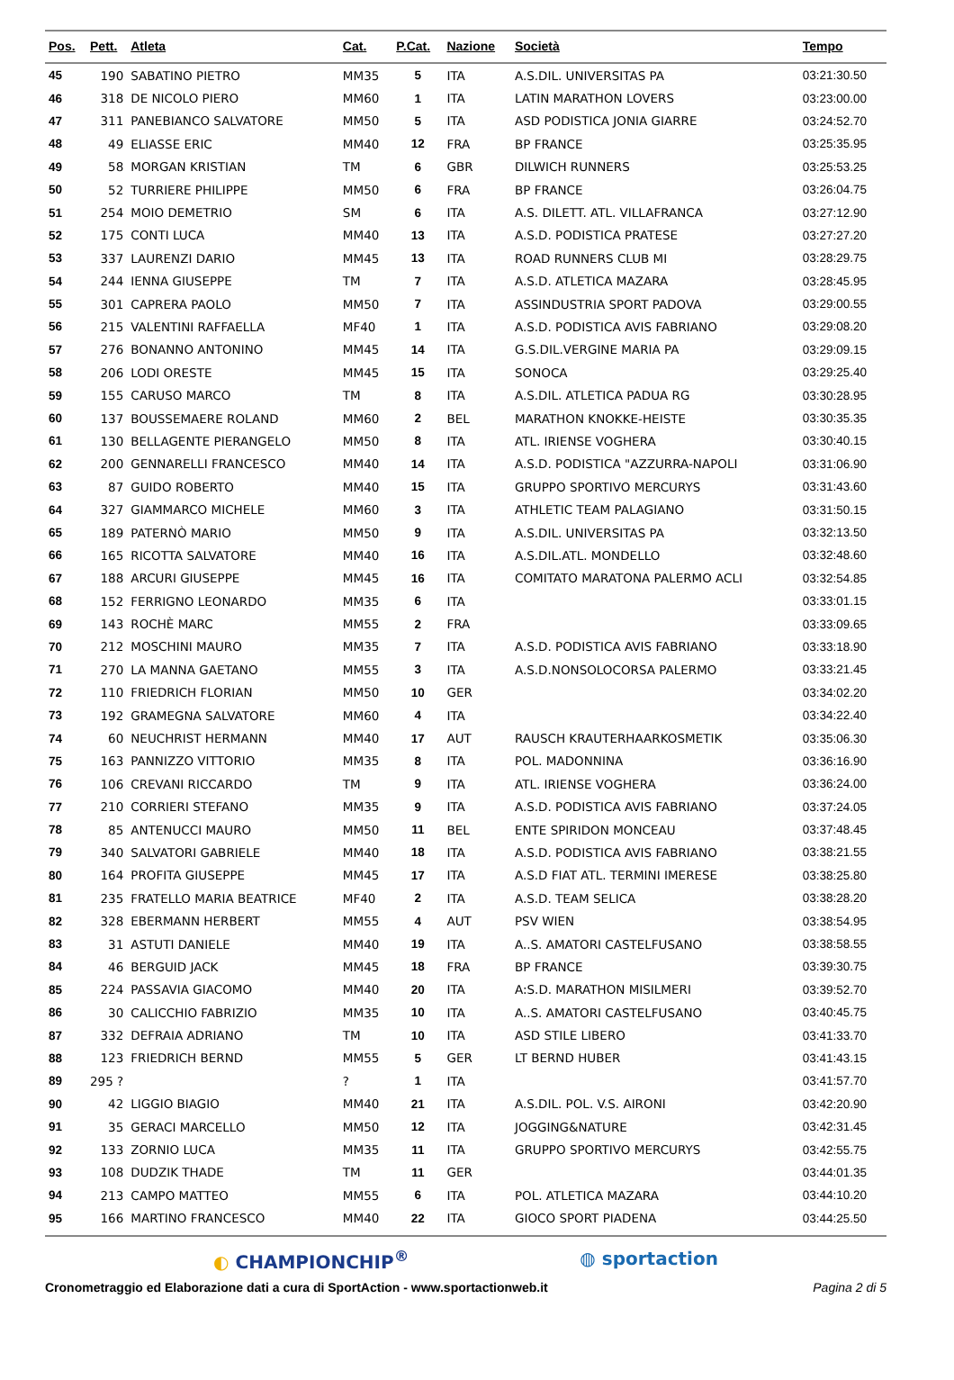| Pos. | Pett. | Atleta | Cat. | P.Cat. | Nazione | Società | Tempo |
| --- | --- | --- | --- | --- | --- | --- | --- |
| 45 | 190 | SABATINO PIETRO | MM35 | 5 | ITA | A.S.DIL. UNIVERSITAS PA | 03:21:30.50 |
| 46 | 318 | DE NICOLO PIERO | MM60 | 1 | ITA | LATIN MARATHON LOVERS | 03:23:00.00 |
| 47 | 311 | PANEBIANCO SALVATORE | MM50 | 5 | ITA | ASD PODISTICA JONIA GIARRE | 03:24:52.70 |
| 48 | 49 | ELIASSE ERIC | MM40 | 12 | FRA | BP FRANCE | 03:25:35.95 |
| 49 | 58 | MORGAN KRISTIAN | TM | 6 | GBR | DILWICH RUNNERS | 03:25:53.25 |
| 50 | 52 | TURRIERE PHILIPPE | MM50 | 6 | FRA | BP FRANCE | 03:26:04.75 |
| 51 | 254 | MOIO DEMETRIO | SM | 6 | ITA | A.S. DILETT. ATL. VILLAFRANCA | 03:27:12.90 |
| 52 | 175 | CONTI LUCA | MM40 | 13 | ITA | A.S.D. PODISTICA PRATESE | 03:27:27.20 |
| 53 | 337 | LAURENZI DARIO | MM45 | 13 | ITA | ROAD RUNNERS CLUB MI | 03:28:29.75 |
| 54 | 244 | IENNA GIUSEPPE | TM | 7 | ITA | A.S.D. ATLETICA MAZARA | 03:28:45.95 |
| 55 | 301 | CAPRERA PAOLO | MM50 | 7 | ITA | ASSINDUSTRIA SPORT PADOVA | 03:29:00.55 |
| 56 | 215 | VALENTINI RAFFAELLA | MF40 | 1 | ITA | A.S.D. PODISTICA AVIS FABRIANO | 03:29:08.20 |
| 57 | 276 | BONANNO ANTONINO | MM45 | 14 | ITA | G.S.DIL.VERGINE MARIA PA | 03:29:09.15 |
| 58 | 206 | LODI ORESTE | MM45 | 15 | ITA | SONOCA | 03:29:25.40 |
| 59 | 155 | CARUSO MARCO | TM | 8 | ITA | A.S.DIL. ATLETICA PADUA RG | 03:30:28.95 |
| 60 | 137 | BOUSSEMAERE ROLAND | MM60 | 2 | BEL | MARATHON KNOKKE-HEISTE | 03:30:35.35 |
| 61 | 130 | BELLAGENTE PIERANGELO | MM50 | 8 | ITA | ATL. IRIENSE VOGHERA | 03:30:40.15 |
| 62 | 200 | GENNARELLI FRANCESCO | MM40 | 14 | ITA | A.S.D. PODISTICA "AZZURRA-NAPOLI | 03:31:06.90 |
| 63 | 87 | GUIDO ROBERTO | MM40 | 15 | ITA | GRUPPO SPORTIVO MERCURYS | 03:31:43.60 |
| 64 | 327 | GIAMMARCO MICHELE | MM60 | 3 | ITA | ATHLETIC TEAM PALAGIANO | 03:31:50.15 |
| 65 | 189 | PATERNÒ MARIO | MM50 | 9 | ITA | A.S.DIL. UNIVERSITAS PA | 03:32:13.50 |
| 66 | 165 | RICOTTA SALVATORE | MM40 | 16 | ITA | A.S.DIL.ATL. MONDELLO | 03:32:48.60 |
| 67 | 188 | ARCURI GIUSEPPE | MM45 | 16 | ITA | COMITATO MARATONA PALERMO ACLI | 03:32:54.85 |
| 68 | 152 | FERRIGNO LEONARDO | MM35 | 6 | ITA | | 03:33:01.15 |
| 69 | 143 | ROCHÈ MARC | MM55 | 2 | FRA | | 03:33:09.65 |
| 70 | 212 | MOSCHINI MAURO | MM35 | 7 | ITA | A.S.D. PODISTICA AVIS FABRIANO | 03:33:18.90 |
| 71 | 270 | LA MANNA GAETANO | MM55 | 3 | ITA | A.S.D.NONSOLOCORSA PALERMO | 03:33:21.45 |
| 72 | 110 | FRIEDRICH FLORIAN | MM50 | 10 | GER | | 03:34:02.20 |
| 73 | 192 | GRAMEGNA SALVATORE | MM60 | 4 | ITA | | 03:34:22.40 |
| 74 | 60 | NEUCHRIST HERMANN | MM40 | 17 | AUT | RAUSCH KRAUTERHAARKOSMETIK | 03:35:06.30 |
| 75 | 163 | PANNIZZO VITTORIO | MM35 | 8 | ITA | POL. MADONNINA | 03:36:16.90 |
| 76 | 106 | CREVANI RICCARDO | TM | 9 | ITA | ATL. IRIENSE VOGHERA | 03:36:24.00 |
| 77 | 210 | CORRIERI STEFANO | MM35 | 9 | ITA | A.S.D. PODISTICA AVIS FABRIANO | 03:37:24.05 |
| 78 | 85 | ANTENUCCI MAURO | MM50 | 11 | BEL | ENTE SPIRIDON MONCEAU | 03:37:48.45 |
| 79 | 340 | SALVATORI GABRIELE | MM40 | 18 | ITA | A.S.D. PODISTICA AVIS FABRIANO | 03:38:21.55 |
| 80 | 164 | PROFITA GIUSEPPE | MM45 | 17 | ITA | A.S.D FIAT ATL. TERMINI IMERESE | 03:38:25.80 |
| 81 | 235 | FRATELLO MARIA BEATRICE | MF40 | 2 | ITA | A.S.D. TEAM SELICA | 03:38:28.20 |
| 82 | 328 | EBERMANN HERBERT | MM55 | 4 | AUT | PSV WIEN | 03:38:54.95 |
| 83 | 31 | ASTUTI DANIELE | MM40 | 19 | ITA | A..S. AMATORI CASTELFUSANO | 03:38:58.55 |
| 84 | 46 | BERGUID JACK | MM45 | 18 | FRA | BP FRANCE | 03:39:30.75 |
| 85 | 224 | PASSAVIA GIACOMO | MM40 | 20 | ITA | A:S.D. MARATHON MISILMERI | 03:39:52.70 |
| 86 | 30 | CALICCHIO FABRIZIO | MM35 | 10 | ITA | A..S. AMATORI CASTELFUSANO | 03:40:45.75 |
| 87 | 332 | DEFRAIA ADRIANO | TM | 10 | ITA | ASD STILE LIBERO | 03:41:33.70 |
| 88 | 123 | FRIEDRICH BERND | MM55 | 5 | GER | LT BERND HUBER | 03:41:43.15 |
| 89 | 295 ? | | ? | 1 | ITA | | 03:41:57.70 |
| 90 | 42 | LIGGIO BIAGIO | MM40 | 21 | ITA | A.S.DIL. POL. V.S. AIRONI | 03:42:20.90 |
| 91 | 35 | GERACI MARCELLO | MM50 | 12 | ITA | JOGGING&NATURE | 03:42:31.45 |
| 92 | 133 | ZORNIO LUCA | MM35 | 11 | ITA | GRUPPO SPORTIVO MERCURYS | 03:42:55.75 |
| 93 | 108 | DUDZIK THADE | TM | 11 | GER | | 03:44:01.35 |
| 94 | 213 | CAMPO MATTEO | MM55 | 6 | ITA | POL. ATLETICA MAZARA | 03:44:10.20 |
| 95 | 166 | MARTINO FRANCESCO | MM40 | 22 | ITA | GIOCO SPORT PIADENA | 03:44:25.50 |
◐ CHAMPIONCHIP<sup>®</sup> ◍ sportaction
Cronometraggio ed Elaborazione dati a cura di SportAction - www.sportactionweb.it Pagina 2 di 5